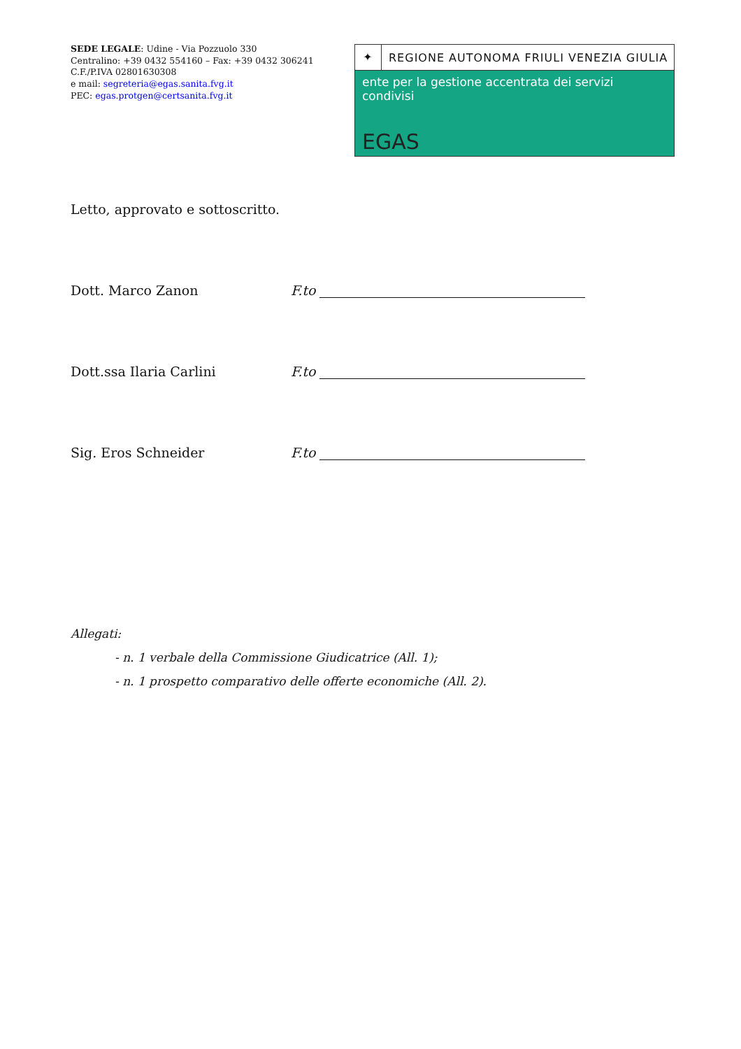SEDE LEGALE: Udine - Via Pozzuolo 330
Centralino: +39 0432 554160 – Fax: +39 0432 306241
C.F./P.IVA 02801630308
e mail: segreteria@egas.sanita.fvg.it
PEC: egas.protgen@certsanita.fvg.it
✦ REGIONE AUTONOMA FRIULI VENEZIA GIULIA
ente per la gestione accentrata dei servizi condivisi
EGAS
Letto, approvato e sottoscritto.
Dott. Marco Zanon F.to
Dott.ssa Ilaria Carlini F.to
Sig. Eros Schneider F.to
Allegati:
- n. 1 verbale della Commissione Giudicatrice (All. 1);
- n. 1 prospetto comparativo delle offerte economiche (All. 2).